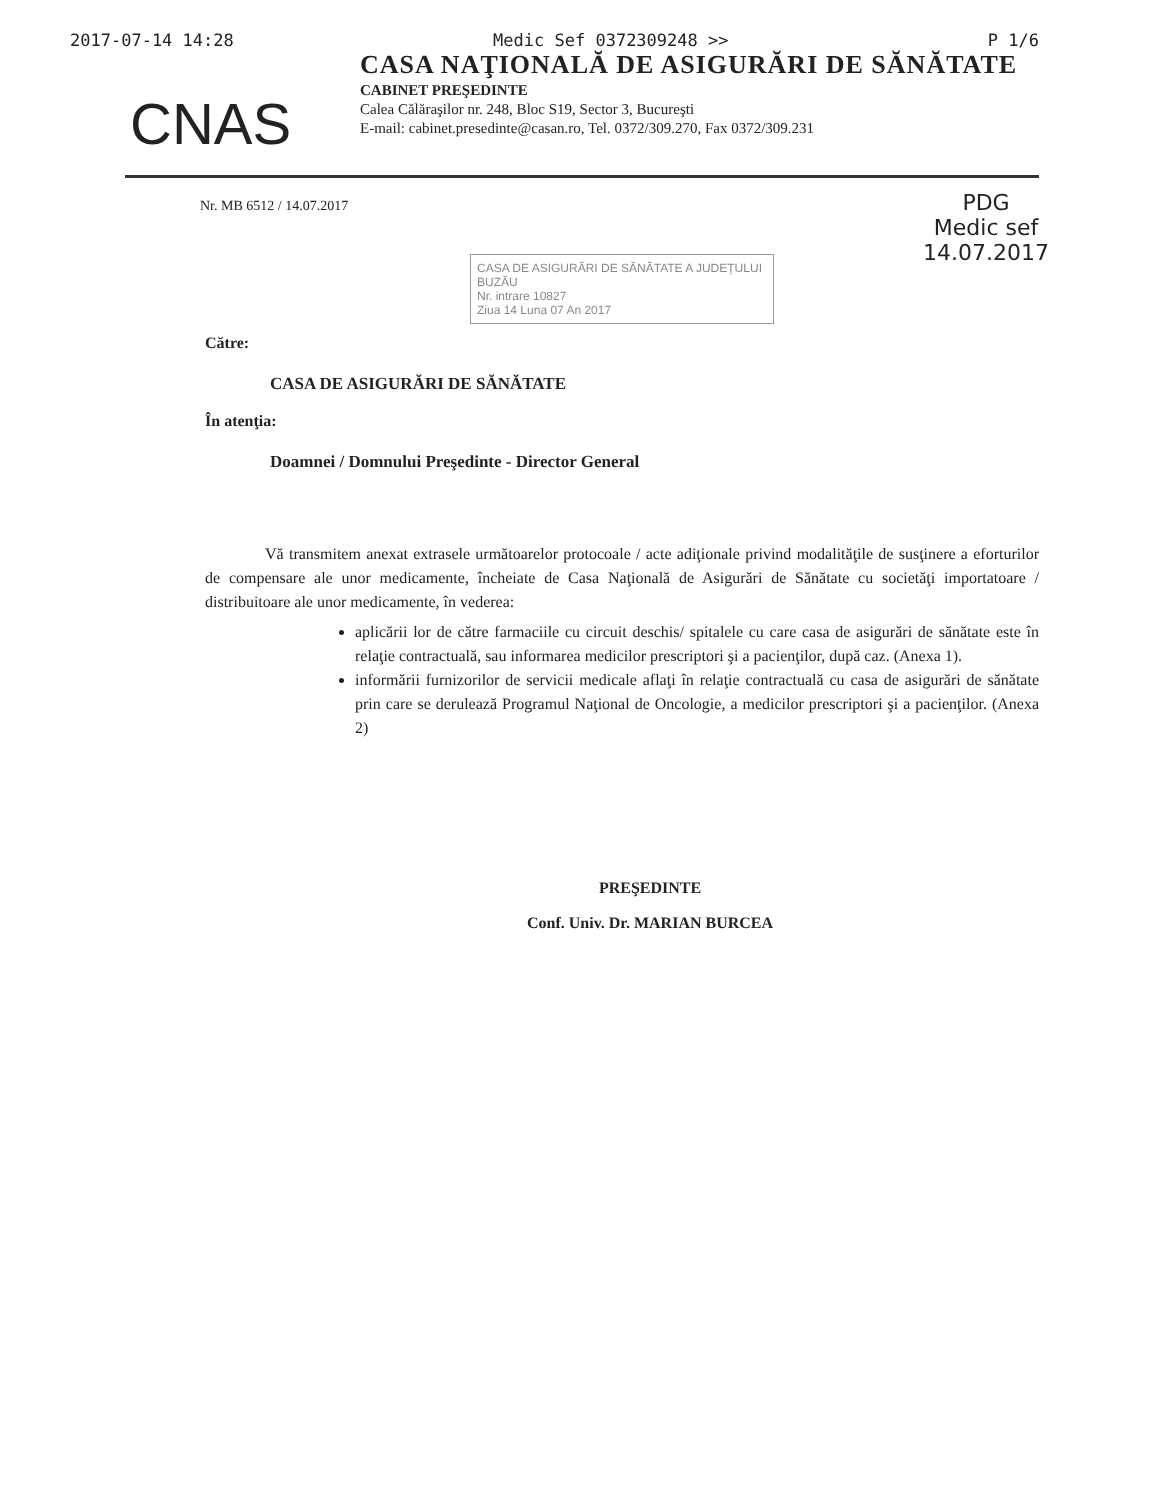2017-07-14 14:28 Medic Sef 0372309248 >> P 1/6
CNAS
CASA NAŢIONALĂ DE ASIGURĂRI DE SĂNĂTATE
CABINET PREŞEDINTE
Calea Călăraşilor nr. 248, Bloc S19, Sector 3, Bucureşti
E-mail: cabinet.presedinte@casan.ro, Tel. 0372/309.270, Fax 0372/309.231
Nr. MB 6512 / 14.07.2017
PDG
Medic sef
14.07.2017
CASA DE ASIGURĂRI DE SĂNĂTATE A JUDEȚULUI BUZĂU
Nr. intrare 10827
Ziua 14 Luna 07 An 2017
Către:
CASA DE ASIGURĂRI DE SĂNĂTATE
În atenţia:
Doamnei / Domnului Preşedinte - Director General
Vă transmitem anexat extrasele următoarelor protocoale / acte adiţionale privind modalităţile de susţinere a eforturilor de compensare ale unor medicamente, încheiate de Casa Naţională de Asigurări de Sănătate cu societăţi importatoare / distribuitoare ale unor medicamente, în vederea:
aplicării lor de către farmaciile cu circuit deschis/ spitalele cu care casa de asigurări de sănătate este în relaţie contractuală, sau informarea medicilor prescriptori şi a pacienţilor, după caz. (Anexa 1).
informării furnizorilor de servicii medicale aflaţi în relaţie contractuală cu casa de asigurări de sănătate prin care se derulează Programul Naţional de Oncologie, a medicilor prescriptori şi a pacienţilor. (Anexa 2)
PREŞEDINTE
Conf. Univ. Dr. MARIAN BURCEA